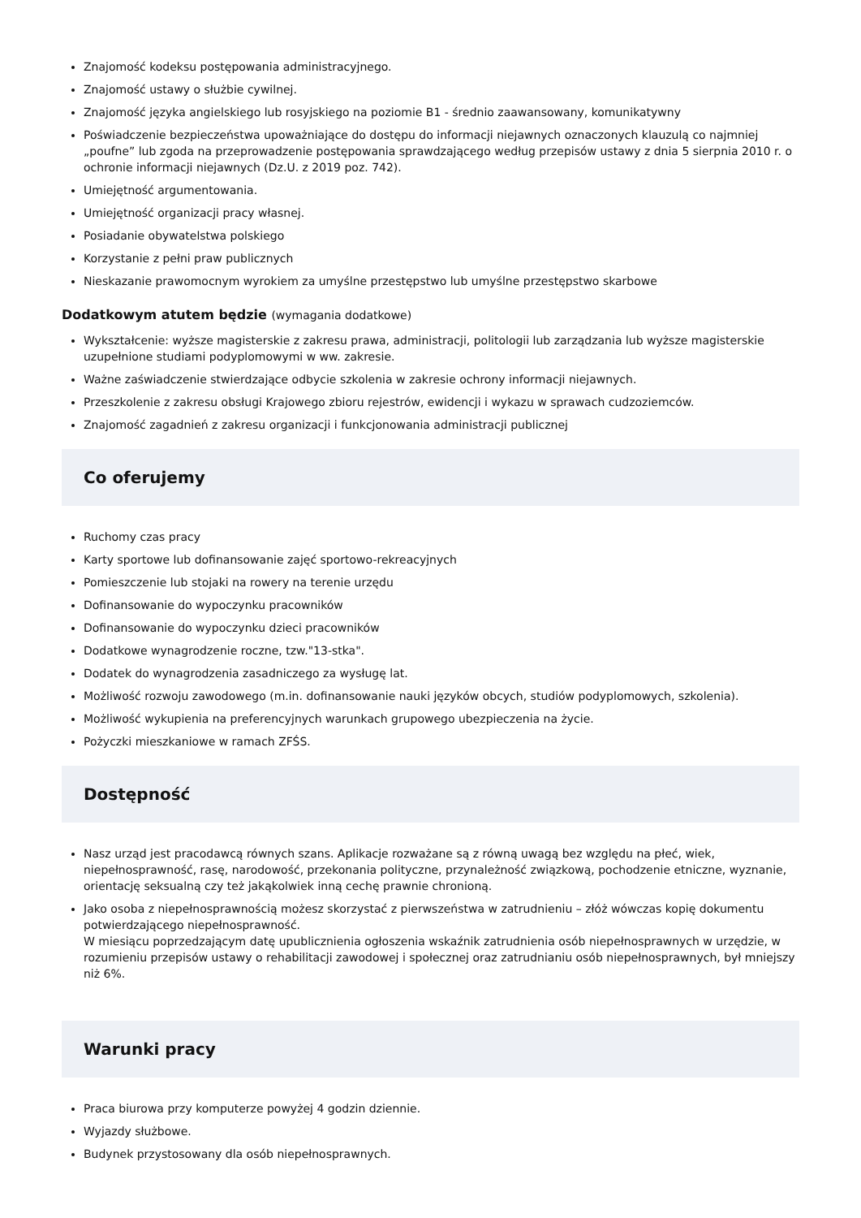Znajomość kodeksu postępowania administracyjnego.
Znajomość ustawy o służbie cywilnej.
Znajomość języka angielskiego lub rosyjskiego na poziomie B1 - średnio zaawansowany, komunikatywny
Poświadczenie bezpieczeństwa upoważniające do dostępu do informacji niejawnych oznaczonych klauzulą co najmniej „poufne” lub zgoda na przeprowadzenie postępowania sprawdzającego według przepisów ustawy z dnia 5 sierpnia 2010 r. o ochronie informacji niejawnych (Dz.U. z 2019 poz. 742).
Umiejętność argumentowania.
Umiejętność organizacji pracy własnej.
Posiadanie obywatelstwa polskiego
Korzystanie z pełni praw publicznych
Nieskazanie prawomocnym wyrokiem za umyślne przestępstwo lub umyślne przestępstwo skarbowe
Dodatkowym atutem będzie (wymagania dodatkowe)
Wykształcenie: wyższe magisterskie z zakresu prawa, administracji, politologii lub zarządzania lub wyższe magisterskie uzupełnione studiami podyplomowymi w ww. zakresie.
Ważne zaświadczenie stwierdzające odbycie szkolenia w zakresie ochrony informacji niejawnych.
Przeszkolenie z zakresu obsługi Krajowego zbioru rejestrów, ewidencji i wykazu w sprawach cudzoziemców.
Znajomość zagadnień z zakresu organizacji i funkcjonowania administracji publicznej
Co oferujemy
Ruchomy czas pracy
Karty sportowe lub dofinansowanie zajęć sportowo-rekreacyjnych
Pomieszczenie lub stojaki na rowery na terenie urzędu
Dofinansowanie do wypoczynku pracowników
Dofinansowanie do wypoczynku dzieci pracowników
Dodatkowe wynagrodzenie roczne, tzw."13-stka".
Dodatek do wynagrodzenia zasadniczego za wysługę lat.
Możliwość rozwoju zawodowego (m.in. dofinansowanie nauki języków obcych, studiów podyplomowych, szkolenia).
Możliwość wykupienia na preferencyjnych warunkach grupowego ubezpieczenia na życie.
Pożyczki mieszkaniowe w ramach ZFŚS.
Dostępność
Nasz urząd jest pracodawcą równych szans. Aplikacje rozważane są z równą uwagą bez względu na płeć, wiek, niepełnosprawność, rasę, narodowość, przekonania polityczne, przynależność związkową, pochodzenie etniczne, wyznanie, orientację seksualną czy też jakąkolwiek inną cechę prawnie chronioną.
Jako osoba z niepełnosprawnością możesz skorzystać z pierwszeństwa w zatrudnieniu – złóż wówczas kopię dokumentu potwierdzającego niepełnosprawność.
W miesiącu poprzedzającym datę upublicznienia ogłoszenia wskaźnik zatrudnienia osób niepełnosprawnych w urzędzie, w rozumieniu przepisów ustawy o rehabilitacji zawodowej i społecznej oraz zatrudnianiu osób niepełnosprawnych, był mniejszy niż 6%.
Warunki pracy
Praca biurowa przy komputerze powyżej 4 godzin dziennie.
Wyjazdy służbowe.
Budynek przystosowany dla osób niepełnosprawnych.